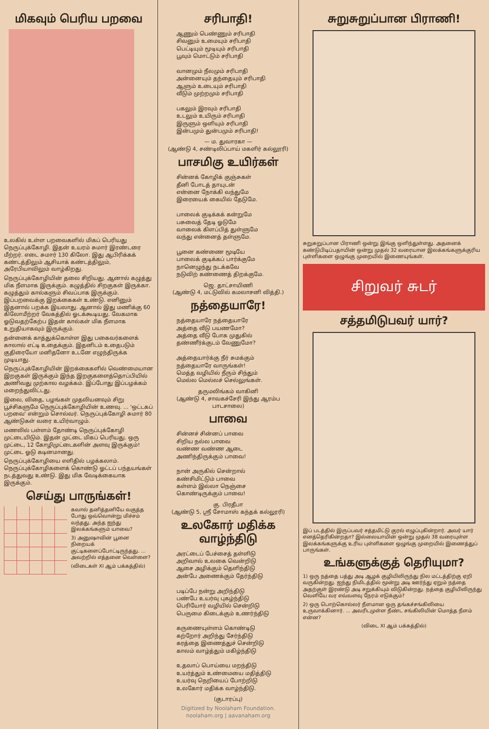மிகவும் பெரிய பறவை
உலகில் உள்ள பறவைகளில் மிகப் பெரியது நெருப்புக்கோழி. இதன் உயரம் சுமார் இரண்டரை மீற்றர். எடை சுமார் 130 கிலோ. இது ஆபிரிக்கக் கண்டத்திலும் ஆசியாக் கண்டத்திலும், அரேபியாவிலும் வாழ்கிறது.
நெருப்புக்கோழியின் தலை சிறியது. ஆனால் கழுத்து மிக நீளமாக இருக்கும். கழுத்தில் சிறகுகள் இருக்கா. கழுத்தும் கால்களும் சிவப்பாக இருக்கும். இப்பறவைக்கு இறக்கைகள் உண்டு. எனினும் இதனால் பறக்க இயலாது. ஆனால் இது மணிக்கு 60 கிலோமீற்றர் வேகத்தில் ஓடக்கூடியது. வேகமாக ஓடுவதற்கேற்ப இதன் கால்கள் மிக நீளமாக உறுதியாகவும் இருக்கும்.
தன்னைக் காத்துக்கொள்ள இது பகைவர்களைக் காலால் எட்டி உதைக்கும். இதனிடம் உதைபடும் குதிரையோ மனிதனோ உடனே எழுந்திருக்க முடியாது.
நெருப்புக்கோழியின் இறக்கைகளில் வெண்மையான இறகுகள் இருக்கும் இந்த இறகுகளைத்தொப்பியில் அணிவது முற்கால வழக்கம். இப்போது இப்பழக்கம் மறைந்துவிட்டது.
இலை, விதை, பழங்கள் முதலியனவும் சிறு பூச்சிகளுமே நெருப்புக்கோழியின் உணவு. ... 'ஒட்டகப் பறவை' என்றும் சொல்வர். நெருப்புக்கோழி சுமார் 80 ஆண்டுகள் வரை உயிர்வாழும்.
மணலில் பள்ளம் தோண்டி நெருப்புக்கோழி முட்டையிடும். இதன் முட்டை மிகப் பெரியது. ஒரு முட்டை, 12 கோழிமுட்டைகளின் அளவு இருக்கும்! முட்டை ஓடு கடினமானது.
நெருப்புக்கோழியை எளிதில் பழக்கலாம். நெருப்புக்கோழிகளைக் கொண்டு ஓட்டப் பந்தயங்கள் நடத்துவது உண்டு. இது மிக வேடிக்கையாக இருக்கும்.
செய்து பாருங்கள்!
கவால் தனித்தனியே வகுத்த போது ஒவ்வொன்று மிச்சம் வந்தது. அந்த ஐந்து இலக்கங்களும் யாவை?
3) அனுஷாவின் பூனை நிறையக் குட்டிகளைப்போட்டிருந்தது. ... அவற்றில் எத்தனை வெள்ளை?
(விடைகள் XI ஆம் பக்கத்தில்)
சரிபாதி!
ஆணும் பெண்ணும் சரிபாதி
சிவனும் உமையும் சரிபாதி
பெட்டியும் மூடியும் சரிபாதி
பூவும் மொட்டும் சரிபாதி
வானமும் நீலமும் சரிபாதி
அன்னையும் தந்தையும் சரிபாதி
ஆளும் உடையும் சரிபாதி
வீடும் முற்றமும் சரிபாதி
பகலும் இரவும் சரிபாதி
உடலும் உயிரும் சரிபாதி
இருளும் ஒளியும் சரிபாதி
இன்பமும் துன்பமும் சரிபாதி!
— ம. துவாரகா —
(ஆண்டு 4, சண்டிலிப்பாய் மகளிர் கல்லூரி)
பாசமிகு உயிர்கள்
சின்னக் கோழிக் குஞ்சுகள்
தீனி போடத் தாயுடன்
என்னை நோக்கி வந்துமே
இரையைக் கையில் தேடுமே.
பாலைக் குடிக்கக் கன்றுமே
பசுவைத் தேடி ஓடுமே
வாலைக் கிளப்பித் துள்ளுமே
வந்து என்னைத் தள்ளுமே.
பூனை கண்ணை மூடியே
பாலைக் குடிக்கப் பார்க்குமே
நானெழுந்து நடக்கவே
நடுவிற் கண்ணைத் திறக்குமே.
ஜெ. தாட்சாயிணி
(ஆண்டு 4, மட்டுவில் கமலாசனி வித்தி.)
நத்தையாரே!
நத்தையாரே நத்தையாரே
அத்தை வீடு பயணமோ?
அத்தை வீடு போக முதுகில்
தண்ணீர்க்குடம் வேணுமோ?
அத்தையார்க்கு நீர் சுமக்கும்
நத்தையாரே வாருங்கள்!
மெத்த வழியில் நீரும் சிந்தும்
மெல்ல மெல்லச் செல்லுங்கள்.
தருமலிங்கம் வாகினி
(ஆண்டு 4, சாவகச்சேரி இந்து ஆரம்ப பாடசாலை)
பாவை
சின்னச் சின்னப் பாவை
சிறிய நல்ல பாவை
வண்ண வண்ண ஆடை
அணிந்திருக்கும் பாவை!
நான் அருகில் சென்றால்
கண்சிமிட்டும் பாவை
கள்ளம் இல்லா நெஞ்சை
கொண்டிருக்கும் பாவை!
கு. பிரதீபா
(ஆண்டு 5, ஸ்ரீ சோமாஸ் கந்தக் கல்லூரி)
உலகோர் மதிக்க வாழ்ந்திடு
அரட்டைப் பேச்சைத் தள்ளிடு
அறிவால் உலகை வென்றிடு
ஆசை அழிக்கும் தெளிந்திடு
அன்பே அணைக்கும் தேர்ந்திடு
படிப்பே நன்று அறிந்திடு
பண்பே உயர்வு புகழ்ந்திடு
பெரியோர் வழியில் சென்றிடு
பெருமை கிடைக்கும் உணர்ந்திடு
கருணையுள்ளம் கொண்டிடு
கற்றோர் அறிந்து சேர்ந்திடு
கரத்தை இணைத்துச் சென்றிடு
காலம் வாழ்த்தும் மகிழ்ந்திடு
உதவாப் பொய்யை மறந்திடு
உயர்த்தும் உண்மையை மதித்திடு
உயர்வு நெறியைப் போற்றிடு
உலகோர் மதிக்க வாழ்ந்திடு.
(குடாரப்பு)
Digitized by Noolaham Foundation.
noolaham.org | aavanaham.org
சுறுசுறுப்பான பிராணி!
சுறுசுறுப்பான பிராணி ஒன்று இங்கு ஒளிந்துள்ளது. அதனைக் கண்டுபிடிப்பதாயின் ஒன்று முதல் 32 வரையான இலக்கங்களுக்குரிய புள்ளிகளை ஒழுங்கு முறையில் இணையுங்கள்.
சிறுவர் சுடர்
சத்தமிடுபவர் யார்?
இப் படத்தில் இருப்பவர் சத்தமிட்டு குரல் எழுப்புகின்றார். அவர் யார் எனத்தெரிகின்றதா? இல்லையாயின் ஒன்று முதல் 38 வரையுள்ள இலக்கங்களுக்கு உரிய புள்ளிகளை ஒழுங்கு முறையில் இணைத்துப் பாருங்கள்.
உங்களுக்குத் தெரியுமா?
1) ஒரு நத்தை பத்து அடி ஆழக் குழியிலிருந்து நில மட்டத்திற்கு ஏறி வருகின்றது. ஐந்து நிமிடத்தில் மூன்று அடி ஊர்ந்து ஏறும் நத்தை அதற்குள் இரண்டு அடி சறுக்கியும் விடுகின்றது. நத்தை குழியிலிருந்து வெளியே வர எவ்வளவு நேரம் எடுக்கும்?
2) ஒரு பொற்கொல்லர் நீளமான ஒரு தங்கச்சங்கிலியை உருவாக்கினார். ... அவரிடமுள்ள நீண்ட சங்கிலியின் மொத்த நீளம் என்ன?
(விடை XI ஆம் பக்கத்தில்)